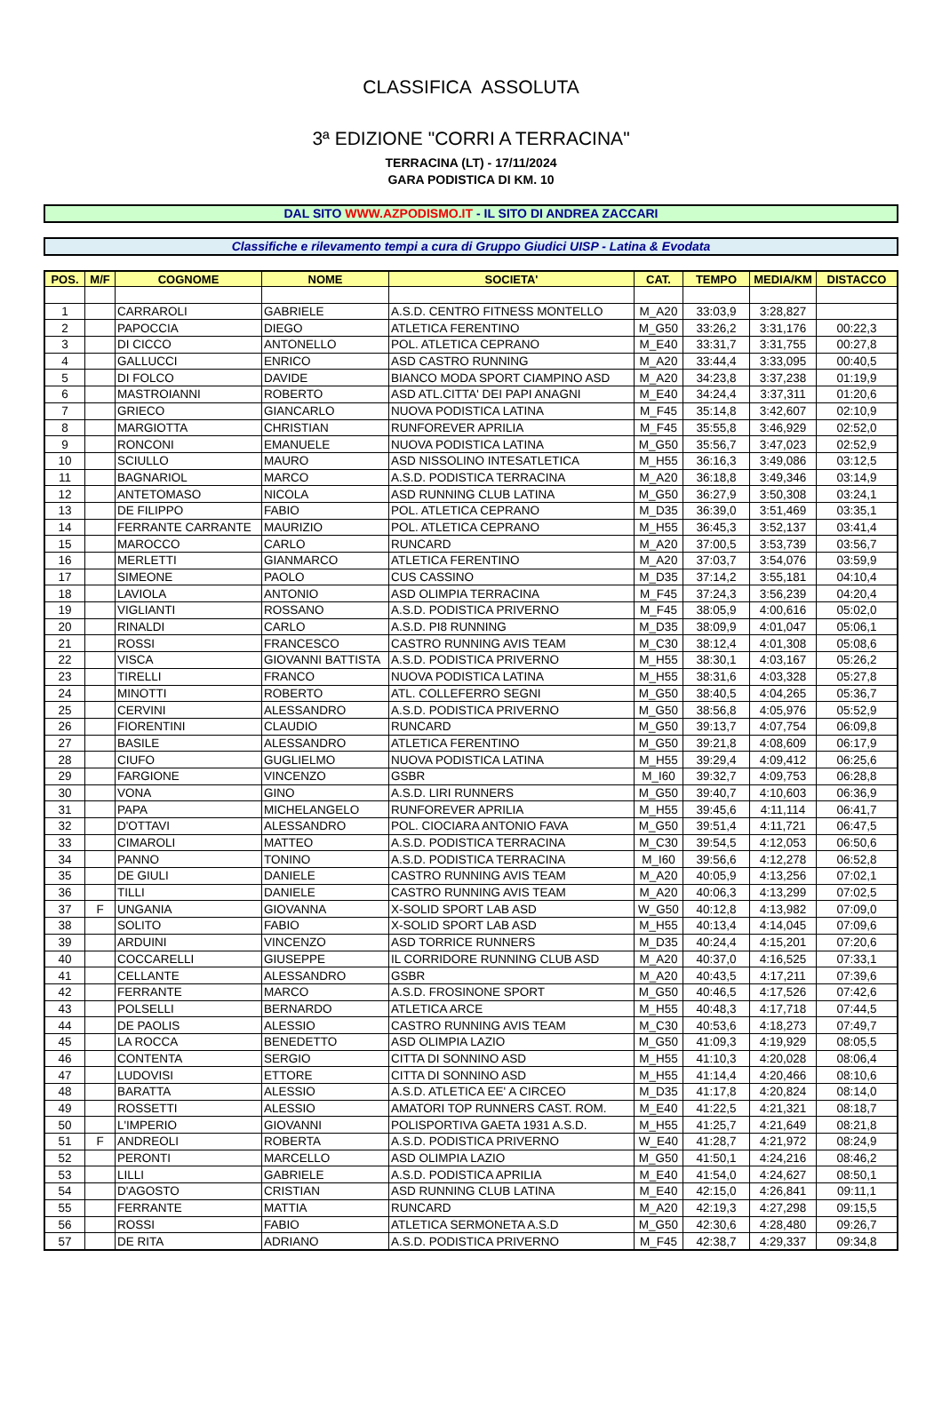CLASSIFICA ASSOLUTA
3ª EDIZIONE "CORRI A TERRACINA"
TERRACINA (LT) - 17/11/2024
GARA PODISTICA DI KM. 10
DAL SITO WWW.AZPODISMO.IT - IL SITO DI ANDREA ZACCARI
Classifiche e rilevamento tempi a cura di Gruppo Giudici UISP - Latina & Evodata
| POS. | M/F | COGNOME | NOME | SOCIETA' | CAT. | TEMPO | MEDIA/KM | DISTACCO |
| --- | --- | --- | --- | --- | --- | --- | --- | --- |
| 1 | | CARRAROLI | GABRIELE | A.S.D. CENTRO FITNESS MONTELLO | M_A20 | 33:03,9 | 3:28,827 | |
| 2 | | PAPOCCIA | DIEGO | ATLETICA FERENTINO | M_G50 | 33:26,2 | 3:31,176 | 00:22,3 |
| 3 | | DI CICCO | ANTONELLO | POL. ATLETICA CEPRANO | M_E40 | 33:31,7 | 3:31,755 | 00:27,8 |
| 4 | | GALLUCCI | ENRICO | ASD CASTRO RUNNING | M_A20 | 33:44,4 | 3:33,095 | 00:40,5 |
| 5 | | DI FOLCO | DAVIDE | BIANCO MODA SPORT CIAMPINO ASD | M_A20 | 34:23,8 | 3:37,238 | 01:19,9 |
| 6 | | MASTROIANNI | ROBERTO | ASD ATL.CITTA' DEI PAPI ANAGNI | M_E40 | 34:24,4 | 3:37,311 | 01:20,6 |
| 7 | | GRIECO | GIANCARLO | NUOVA PODISTICA LATINA | M_F45 | 35:14,8 | 3:42,607 | 02:10,9 |
| 8 | | MARGIOTTA | CHRISTIAN | RUNFOREVER APRILIA | M_F45 | 35:55,8 | 3:46,929 | 02:52,0 |
| 9 | | RONCONI | EMANUELE | NUOVA PODISTICA LATINA | M_G50 | 35:56,7 | 3:47,023 | 02:52,9 |
| 10 | | SCIULLO | MAURO | ASD NISSOLINO INTESATLETICA | M_H55 | 36:16,3 | 3:49,086 | 03:12,5 |
| 11 | | BAGNARIOL | MARCO | A.S.D. PODISTICA TERRACINA | M_A20 | 36:18,8 | 3:49,346 | 03:14,9 |
| 12 | | ANTETOMASO | NICOLA | ASD RUNNING CLUB LATINA | M_G50 | 36:27,9 | 3:50,308 | 03:24,1 |
| 13 | | DE FILIPPO | FABIO | POL. ATLETICA CEPRANO | M_D35 | 36:39,0 | 3:51,469 | 03:35,1 |
| 14 | | FERRANTE CARRANTE | MAURIZIO | POL. ATLETICA CEPRANO | M_H55 | 36:45,3 | 3:52,137 | 03:41,4 |
| 15 | | MAROCCO | CARLO | RUNCARD | M_A20 | 37:00,5 | 3:53,739 | 03:56,7 |
| 16 | | MERLETTI | GIANMARCO | ATLETICA FERENTINO | M_A20 | 37:03,7 | 3:54,076 | 03:59,9 |
| 17 | | SIMEONE | PAOLO | CUS CASSINO | M_D35 | 37:14,2 | 3:55,181 | 04:10,4 |
| 18 | | LAVIOLA | ANTONIO | ASD OLIMPIA TERRACINA | M_F45 | 37:24,3 | 3:56,239 | 04:20,4 |
| 19 | | VIGLIANTI | ROSSANO | A.S.D. PODISTICA PRIVERNO | M_F45 | 38:05,9 | 4:00,616 | 05:02,0 |
| 20 | | RINALDI | CARLO | A.S.D. PI8 RUNNING | M_D35 | 38:09,9 | 4:01,047 | 05:06,1 |
| 21 | | ROSSI | FRANCESCO | CASTRO RUNNING AVIS TEAM | M_C30 | 38:12,4 | 4:01,308 | 05:08,6 |
| 22 | | VISCA | GIOVANNI BATTISTA | A.S.D. PODISTICA PRIVERNO | M_H55 | 38:30,1 | 4:03,167 | 05:26,2 |
| 23 | | TIRELLI | FRANCO | NUOVA PODISTICA LATINA | M_H55 | 38:31,6 | 4:03,328 | 05:27,8 |
| 24 | | MINOTTI | ROBERTO | ATL. COLLEFERRO SEGNI | M_G50 | 38:40,5 | 4:04,265 | 05:36,7 |
| 25 | | CERVINI | ALESSANDRO | A.S.D. PODISTICA PRIVERNO | M_G50 | 38:56,8 | 4:05,976 | 05:52,9 |
| 26 | | FIORENTINI | CLAUDIO | RUNCARD | M_G50 | 39:13,7 | 4:07,754 | 06:09,8 |
| 27 | | BASILE | ALESSANDRO | ATLETICA FERENTINO | M_G50 | 39:21,8 | 4:08,609 | 06:17,9 |
| 28 | | CIUFO | GUGLIELMO | NUOVA PODISTICA LATINA | M_H55 | 39:29,4 | 4:09,412 | 06:25,6 |
| 29 | | FARGIONE | VINCENZO | GSBR | M_I60 | 39:32,7 | 4:09,753 | 06:28,8 |
| 30 | | VONA | GINO | A.S.D. LIRI RUNNERS | M_G50 | 39:40,7 | 4:10,603 | 06:36,9 |
| 31 | | PAPA | MICHELANGELO | RUNFOREVER APRILIA | M_H55 | 39:45,6 | 4:11,114 | 06:41,7 |
| 32 | | D'OTTAVI | ALESSANDRO | POL. CIOCIARA ANTONIO FAVA | M_G50 | 39:51,4 | 4:11,721 | 06:47,5 |
| 33 | | CIMAROLI | MATTEO | A.S.D. PODISTICA TERRACINA | M_C30 | 39:54,5 | 4:12,053 | 06:50,6 |
| 34 | | PANNO | TONINO | A.S.D. PODISTICA TERRACINA | M_I60 | 39:56,6 | 4:12,278 | 06:52,8 |
| 35 | | DE GIULI | DANIELE | CASTRO RUNNING AVIS TEAM | M_A20 | 40:05,9 | 4:13,256 | 07:02,1 |
| 36 | | TILLI | DANIELE | CASTRO RUNNING AVIS TEAM | M_A20 | 40:06,3 | 4:13,299 | 07:02,5 |
| 37 | F | UNGANIA | GIOVANNA | X-SOLID SPORT LAB ASD | W_G50 | 40:12,8 | 4:13,982 | 07:09,0 |
| 38 | | SOLITO | FABIO | X-SOLID SPORT LAB ASD | M_H55 | 40:13,4 | 4:14,045 | 07:09,6 |
| 39 | | ARDUINI | VINCENZO | ASD TORRICE RUNNERS | M_D35 | 40:24,4 | 4:15,201 | 07:20,6 |
| 40 | | COCCARELLI | GIUSEPPE | IL CORRIDORE RUNNING CLUB ASD | M_A20 | 40:37,0 | 4:16,525 | 07:33,1 |
| 41 | | CELLANTE | ALESSANDRO | GSBR | M_A20 | 40:43,5 | 4:17,211 | 07:39,6 |
| 42 | | FERRANTE | MARCO | A.S.D. FROSINONE SPORT | M_G50 | 40:46,5 | 4:17,526 | 07:42,6 |
| 43 | | POLSELLI | BERNARDO | ATLETICA ARCE | M_H55 | 40:48,3 | 4:17,718 | 07:44,5 |
| 44 | | DE PAOLIS | ALESSIO | CASTRO RUNNING AVIS TEAM | M_C30 | 40:53,6 | 4:18,273 | 07:49,7 |
| 45 | | LA ROCCA | BENEDETTO | ASD OLIMPIA LAZIO | M_G50 | 41:09,3 | 4:19,929 | 08:05,5 |
| 46 | | CONTENTA | SERGIO | CITTA DI SONNINO ASD | M_H55 | 41:10,3 | 4:20,028 | 08:06,4 |
| 47 | | LUDOVISI | ETTORE | CITTA DI SONNINO ASD | M_H55 | 41:14,4 | 4:20,466 | 08:10,6 |
| 48 | | BARATTA | ALESSIO | A.S.D. ATLETICA EE' A CIRCEO | M_D35 | 41:17,8 | 4:20,824 | 08:14,0 |
| 49 | | ROSSETTI | ALESSIO | AMATORI TOP RUNNERS CAST. ROM. | M_E40 | 41:22,5 | 4:21,321 | 08:18,7 |
| 50 | | L'IMPERIO | GIOVANNI | POLISPORTIVA GAETA 1931 A.S.D. | M_H55 | 41:25,7 | 4:21,649 | 08:21,8 |
| 51 | F | ANDREOLI | ROBERTA | A.S.D. PODISTICA PRIVERNO | W_E40 | 41:28,7 | 4:21,972 | 08:24,9 |
| 52 | | PERONTI | MARCELLO | ASD OLIMPIA LAZIO | M_G50 | 41:50,1 | 4:24,216 | 08:46,2 |
| 53 | | LILLI | GABRIELE | A.S.D. PODISTICA APRILIA | M_E40 | 41:54,0 | 4:24,627 | 08:50,1 |
| 54 | | D'AGOSTO | CRISTIAN | ASD RUNNING CLUB LATINA | M_E40 | 42:15,0 | 4:26,841 | 09:11,1 |
| 55 | | FERRANTE | MATTIA | RUNCARD | M_A20 | 42:19,3 | 4:27,298 | 09:15,5 |
| 56 | | ROSSI | FABIO | ATLETICA SERMONETA A.S.D | M_G50 | 42:30,6 | 4:28,480 | 09:26,7 |
| 57 | | DE RITA | ADRIANO | A.S.D. PODISTICA PRIVERNO | M_F45 | 42:38,7 | 4:29,337 | 09:34,8 |